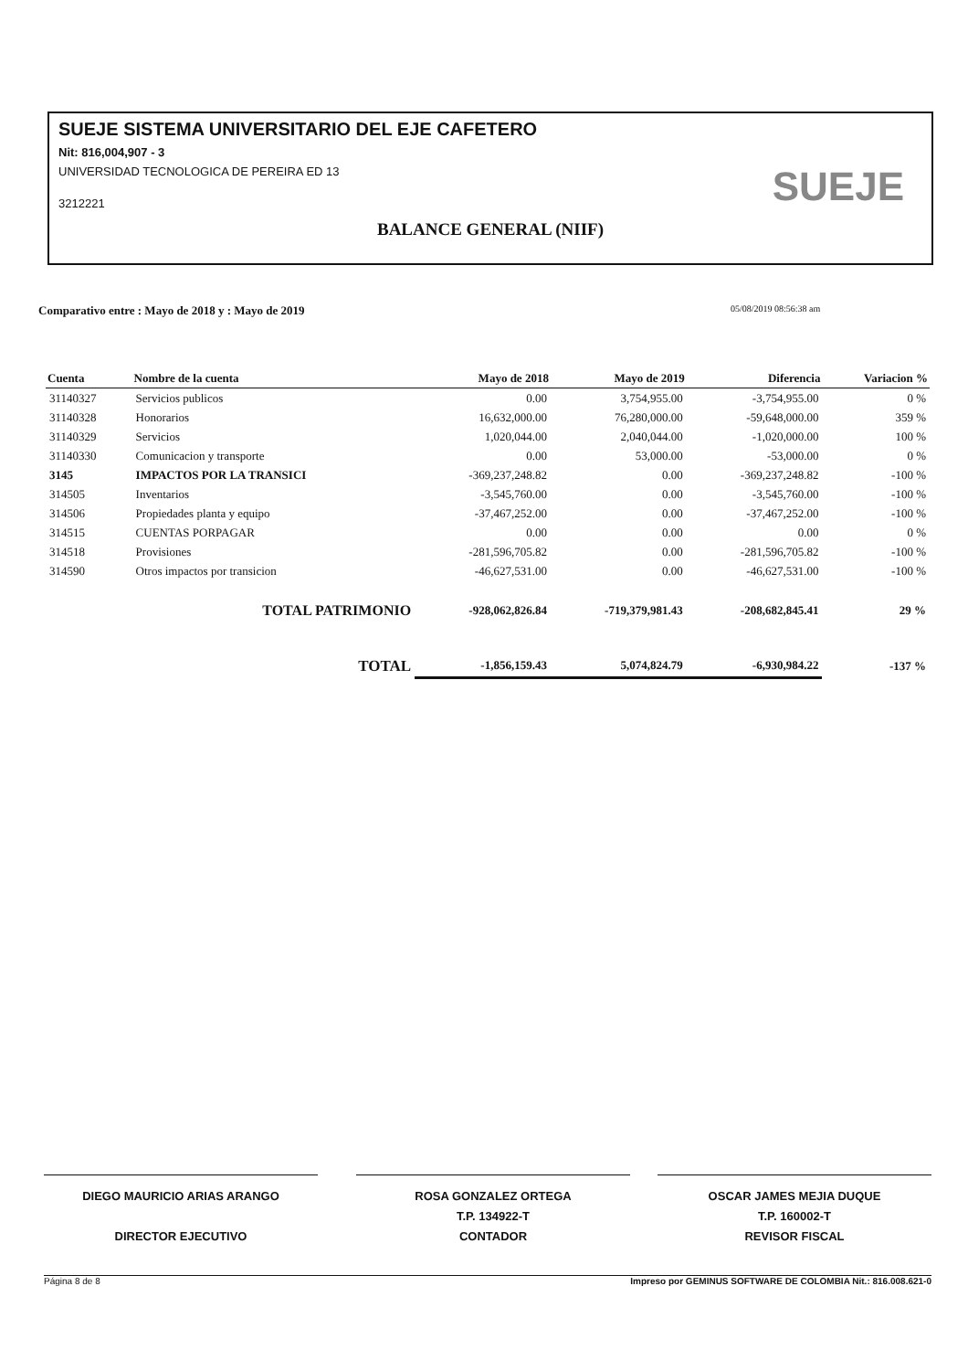SUEJE SISTEMA UNIVERSITARIO DEL EJE CAFETERO
Nit: 816,004,907 - 3
UNIVERSIDAD TECNOLOGICA DE PEREIRA ED 13
3212221
BALANCE GENERAL (NIIF)
SUEJE
Comparativo entre : Mayo de 2018 y : Mayo de 2019
05/08/2019 08:56:38 am
| Cuenta | Nombre de la cuenta | Mayo de 2018 | Mayo de 2019 | Diferencia | Variacion % |
| --- | --- | --- | --- | --- | --- |
| 31140327 | Servicios publicos | 0.00 | 3,754,955.00 | -3,754,955.00 | 0 % |
| 31140328 | Honorarios | 16,632,000.00 | 76,280,000.00 | -59,648,000.00 | 359 % |
| 31140329 | Servicios | 1,020,044.00 | 2,040,044.00 | -1,020,000.00 | 100 % |
| 31140330 | Comunicacion y transporte | 0.00 | 53,000.00 | -53,000.00 | 0 % |
| 3145 | IMPACTOS POR LA TRANSICI | -369,237,248.82 | 0.00 | -369,237,248.82 | -100 % |
| 314505 | Inventarios | -3,545,760.00 | 0.00 | -3,545,760.00 | -100 % |
| 314506 | Propiedades planta y equipo | -37,467,252.00 | 0.00 | -37,467,252.00 | -100 % |
| 314515 | CUENTAS PORPAGAR | 0.00 | 0.00 | 0.00 | 0 % |
| 314518 | Provisiones | -281,596,705.82 | 0.00 | -281,596,705.82 | -100 % |
| 314590 | Otros impactos por transicion | -46,627,531.00 | 0.00 | -46,627,531.00 | -100 % |
| | TOTAL PATRIMONIO | -928,062,826.84 | -719,379,981.43 | -208,682,845.41 | 29 % |
| | TOTAL | -1,856,159.43 | 5,074,824.79 | -6,930,984.22 | -137 % |
DIEGO MAURICIO ARIAS ARANGO
DIRECTOR EJECUTIVO
ROSA GONZALEZ ORTEGA
T.P. 134922-T
CONTADOR
OSCAR JAMES MEJIA DUQUE
T.P. 160002-T
REVISOR FISCAL
Página 8 de 8 Impreso por GEMINUS SOFTWARE DE COLOMBIA Nit.: 816.008.621-0